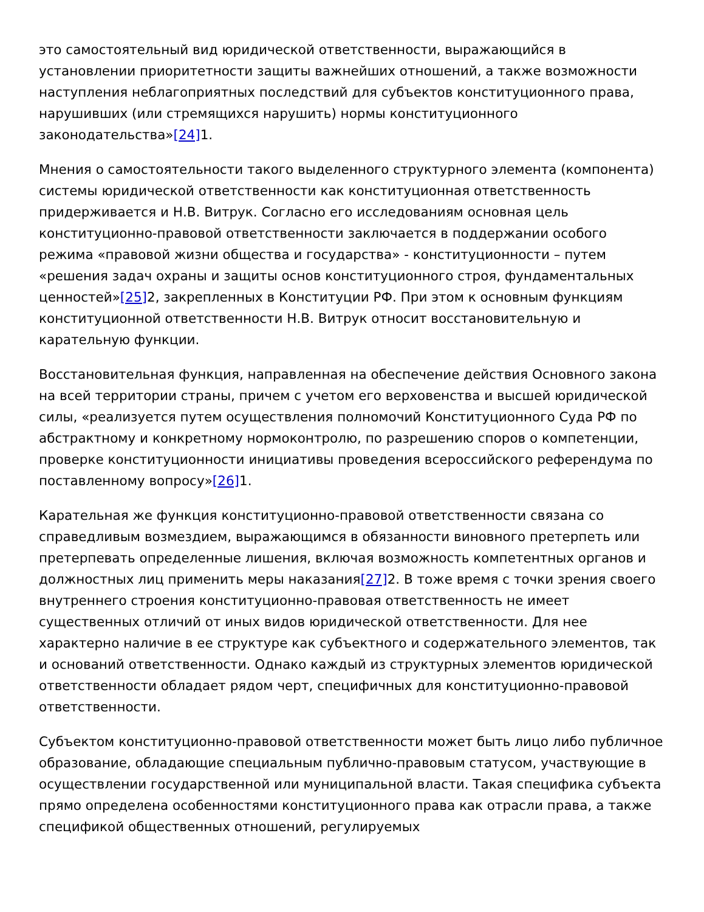это самостоятельный вид юридической ответственности, выражающийся в установлении приоритетности защиты важнейших отношений, а также возможности наступления неблагоприятных последствий для субъектов конституционного права, нарушивших (или стремящихся нарушить) нормы конституционного законодательства»[24] 1.
Мнения о самостоятельности такого выделенного структурного элемента (компонента) системы юридической ответственности как конституционная ответственность придерживается и Н.В. Витрук. Согласно его исследованиям основная цель конституционно-правовой ответственности заключается в поддержании особого режима «правовой жизни общества и государства» - конституционности – путем «решения задач охраны и защиты основ конституционного строя, фундаментальных ценностей»[25] 2, закрепленных в Конституции РФ. При этом к основным функциям конституционной ответственности Н.В. Витрук относит восстановительную и карательную функции.
Восстановительная функция, направленная на обеспечение действия Основного закона на всей территории страны, причем с учетом его верховенства и высшей юридической силы, «реализуется путем осуществления полномочий Конституционного Суда РФ по абстрактному и конкретному нормоконтролю, по разрешению споров о компетенции, проверке конституционности инициативы проведения всероссийского референдума по поставленному вопросу»[26] 1.
Карательная же функция конституционно-правовой ответственности связана со справедливым возмездием, выражающимся в обязанности виновного претерпеть или претерпевать определенные лишения, включая возможность компетентных органов и должностных лиц применить меры наказания[27] 2. В тоже время с точки зрения своего внутреннего строения конституционно-правовая ответственность не имеет существенных отличий от иных видов юридической ответственности. Для нее характерно наличие в ее структуре как субъектного и содержательного элементов, так и оснований ответственности. Однако каждый из структурных элементов юридической ответственности обладает рядом черт, специфичных для конституционно-правовой ответственности.
Субъектом конституционно-правовой ответственности может быть лицо либо публичное образование, обладающие специальным публично-правовым статусом, участвующие в осуществлении государственной или муниципальной власти. Такая специфика субъекта прямо определена особенностями конституционного права как отрасли права, а также спецификой общественных отношений, регулируемых